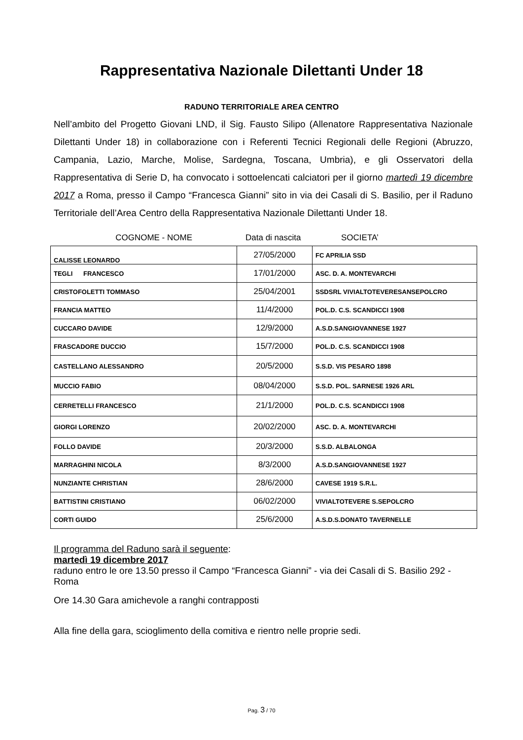Rappresentativa Nazionale Dilettanti Under 18
RADUNO TERRITORIALE AREA CENTRO
Nell’ambito del Progetto Giovani LND, il Sig. Fausto Silipo (Allenatore Rappresentativa Nazionale Dilettanti Under 18) in collaborazione con i Referenti Tecnici Regionali delle Regioni (Abruzzo, Campania, Lazio, Marche, Molise, Sardegna, Toscana, Umbria), e gli Osservatori della Rappresentativa di Serie D, ha convocato i sottoelencati calciatori per il giorno martedì 19 dicembre 2017 a Roma, presso il Campo “Francesca Gianni” sito in via dei Casali di S. Basilio, per il Raduno Territoriale dell’Area Centro della Rappresentativa Nazionale Dilettanti Under 18.
COGNOME - NOME Data di nascita SOCIETA’
| CALISSE LEONARDO | 27/05/2000 | FC APRILIA SSD |
| TEGLI FRANCESCO | 17/01/2000 | ASC. D. A. MONTEVARCHI |
| CRISTOFOLETTI TOMMASO | 25/04/2001 | SSDSRL VIVIALTOTEVERESANSEPOLCRO |
| FRANCIA MATTEO | 11/4/2000 | POL.D. C.S. SCANDICCI 1908 |
| CUCCARO DAVIDE | 12/9/2000 | A.S.D.SANGIOVANNESE 1927 |
| FRASCADORE DUCCIO | 15/7/2000 | POL.D. C.S. SCANDICCI 1908 |
| CASTELLANO ALESSANDRO | 20/5/2000 | S.S.D. VIS PESARO 1898 |
| MUCCIO FABIO | 08/04/2000 | S.S.D. POL. SARNESE 1926 ARL |
| CERRETELLI FRANCESCO | 21/1/2000 | POL.D. C.S. SCANDICCI 1908 |
| GIORGI LORENZO | 20/02/2000 | ASC. D. A. MONTEVARCHI |
| FOLLO DAVIDE | 20/3/2000 | S.S.D. ALBALONGA |
| MARRAGHINI NICOLA | 8/3/2000 | A.S.D.SANGIOVANNESE 1927 |
| NUNZIANTE CHRISTIAN | 28/6/2000 | CAVESE 1919 S.R.L. |
| BATTISTINI CRISTIANO | 06/02/2000 | VIVIALTOTEVERE S.SEPOLCRO |
| CORTI GUIDO | 25/6/2000 | A.S.D.S.DONATO TAVERNELLE |
Il programma del Raduno sarà il seguente:
martedì 19 dicembre 2017
raduno entro le ore 13.50 presso il Campo “Francesca Gianni” - via dei Casali di S. Basilio 292 - Roma
Ore 14.30 Gara amichevole a ranghi contrapposti
Alla fine della gara, scioglimento della comitiva e rientro nelle proprie sedi.
Pag. 3 / 70